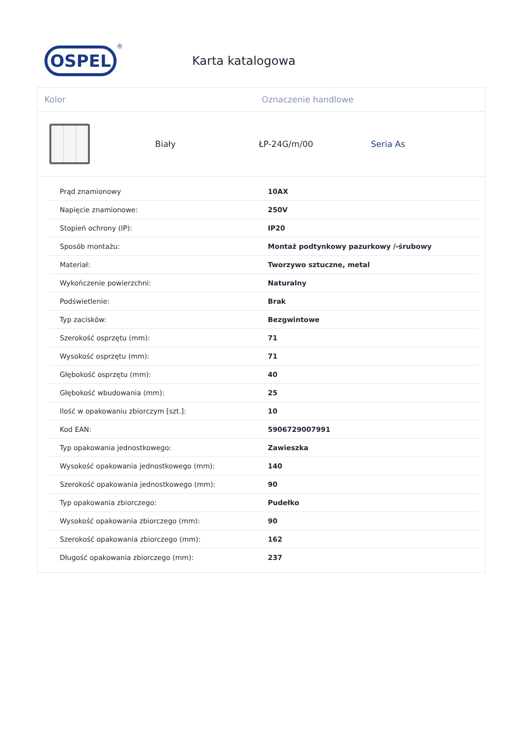OSPEL
®
Karta katalogowa
Kolor Oznaczenie handlowe
Biały ŁP-24G/m/00 Seria As
| Prąd znamionowy | 10AX |
| Napięcie znamionowe: | 250V |
| Stopień ochrony (IP): | IP20 |
| Sposób montażu: | Montaż podtynkowy pazurkowy /-śrubowy |
| Materiał: | Tworzywo sztuczne, metal |
| Wykończenie powierzchni: | Naturalny |
| Podświetlenie: | Brak |
| Typ zacisków: | Bezgwintowe |
| Szerokość osprzętu (mm): | 71 |
| Wysokość osprzętu (mm): | 71 |
| Głębokość osprzętu (mm): | 40 |
| Głębokość wbudowania (mm): | 25 |
| Ilość w opakowaniu zbiorczym [szt.]: | 10 |
| Kod EAN: | 5906729007991 |
| Typ opakowania jednostkowego: | Zawieszka |
| Wysokość opakowania jednostkowego (mm): | 140 |
| Szerokość opakowania jednostkowego (mm): | 90 |
| Typ opakowania zbiorczego: | Pudełko |
| Wysokość opakowania zbiorczego (mm): | 90 |
| Szerokość opakowania zbiorczego (mm): | 162 |
| Długość opakowania zbiorczego (mm): | 237 |